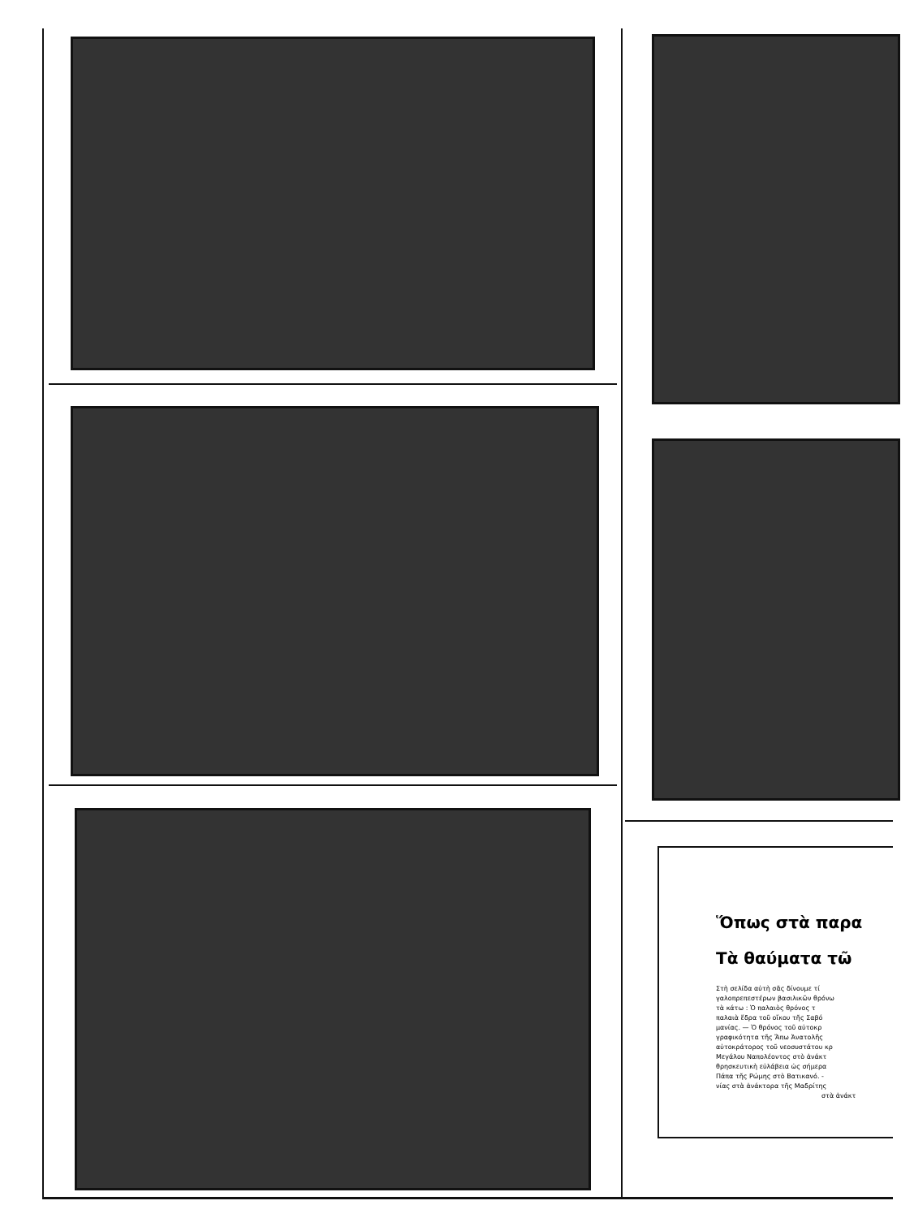Ὅπως στὰ παρα
Τὰ θαύματα τῶ
Στὴ σελίδα αὐτὴ σᾶς δίνουμε τί
γαλοπρεπεστέρων βασιλικῶν θρόνω
τὰ κάτω : Ὁ παλαιὸς θρόνος τ
παλαιὰ ἕδρα τοῦ οἴκου τῆς Σαβό
μανίας. — Ὁ θρόνος τοῦ αὐτοκρ
γραφικότητα τῆς Ἄπω Ἀνατολῆς
αὐτοκράτορος τοῦ νεοσυστάτου κρ
Μεγάλου Ναπολέοντος στὸ ἀνάκτ
θρησκευτικὴ εὐλάβεια ὡς σήμερα
Πάπα τῆς Ρώμης στὸ Βατικανό. -
νίας στὰ ἀνάκτορα τῆς Μαδρίτης
στὰ ἀνάκτ